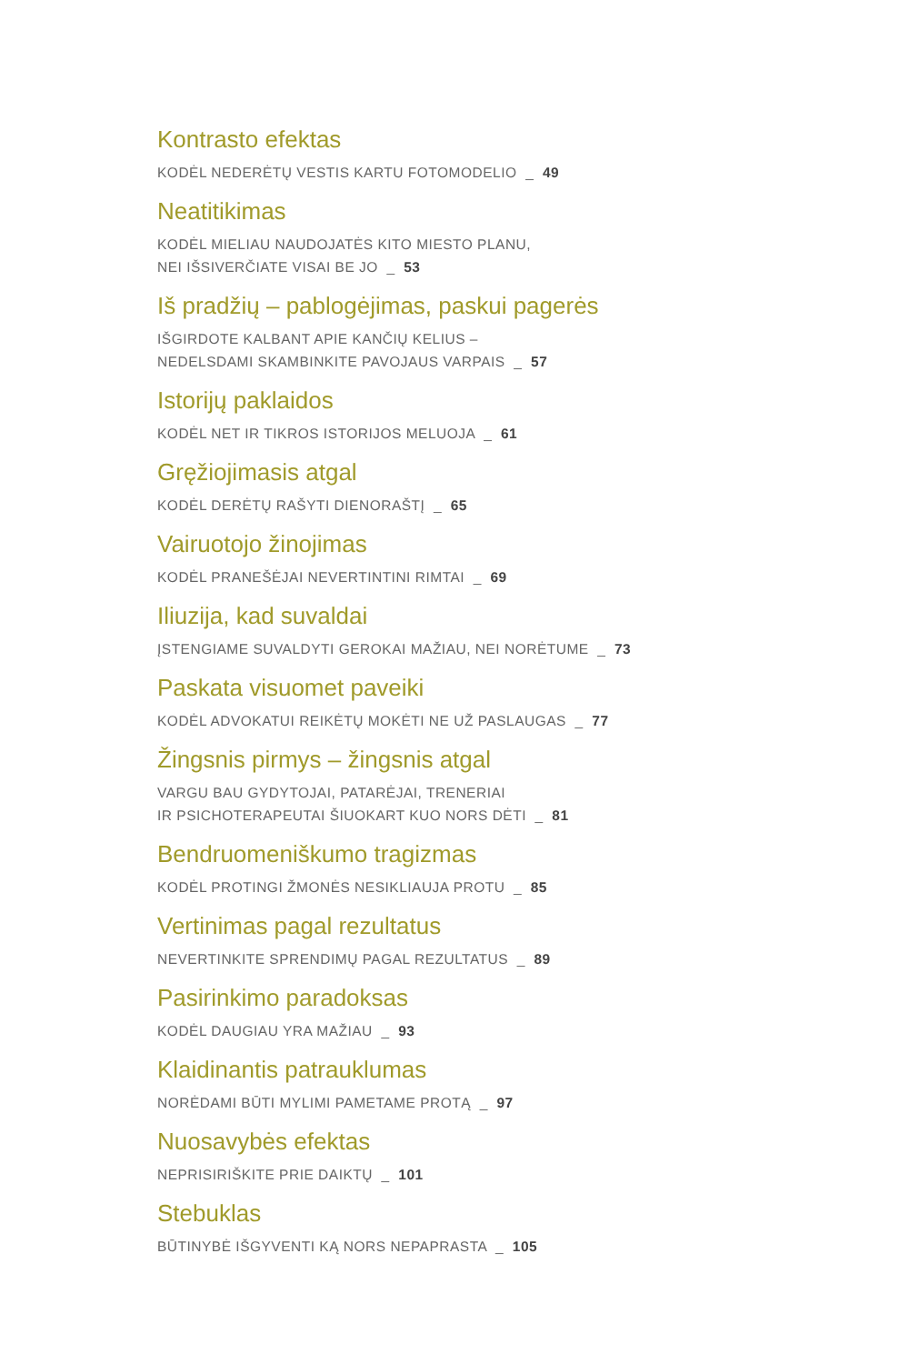Kontrasto efektas
KODĖL NEDERĖTŲ VESTIS KARTU FOTOMODELIO _ 49
Neatitikimas
KODĖL MIELIAU NAUDOJATĖS KITO MIESTO PLANU,
NEI IŠSIVERČIATE VISAI BE JO _ 53
Iš pradžių – pablogėjimas, paskui pagerės
IŠGIRDOTE KALBANT APIE KANČIŲ KELIUS –
NEDELSDAMI SKAMBINKITE PAVOJAUS VARPAIS _ 57
Istorijų paklaidos
KODĖL NET IR TIKROS ISTORIJOS MELUOJA _ 61
Gręžiojimasis atgal
KODĖL DERĖTŲ RAŠYTI DIENORAŠTĮ _ 65
Vairuotojo žinojimas
KODĖL PRANEŠĖJAI NEVERTINTINI RIMTAI _ 69
Iliuzija, kad suvaldai
ĮSTENGIAME SUVALDYTI GEROKAI MAŽIAU, NEI NORĖTUME _ 73
Paskata visuomet paveiki
KODĖL ADVOKATUI REIKĖTŲ MOKĖTI NE UŽ PASLAUGAS _ 77
Žingsnis pirmys – žingsnis atgal
VARGU BAU GYDYTOJAI, PATARĖJAI, TRENERIAI
IR PSICHOTERAPEUTAI ŠIUOKART KUO NORS DĖTI _ 81
Bendruomeniškumo tragizmas
KODĖL PROTINGI ŽMONĖS NESIKLIAUJA PROTU _ 85
Vertinimas pagal rezultatus
NEVERTINKITE SPRENDIMŲ PAGAL REZULTATUS _ 89
Pasirinkimo paradoksas
KODĖL DAUGIAU YRA MAŽIAU _ 93
Klaidinantis patrauklumas
NORĖDAMI BŪTI MYLIMI PAMETAME PROTĄ _ 97
Nuosavybės efektas
NEPRISIRIŠKITE PRIE DAIKTŲ _ 101
Stebuklas
BŪTINYBĖ IŠGYVENTI KĄ NORS NEPAPRASTA _ 105